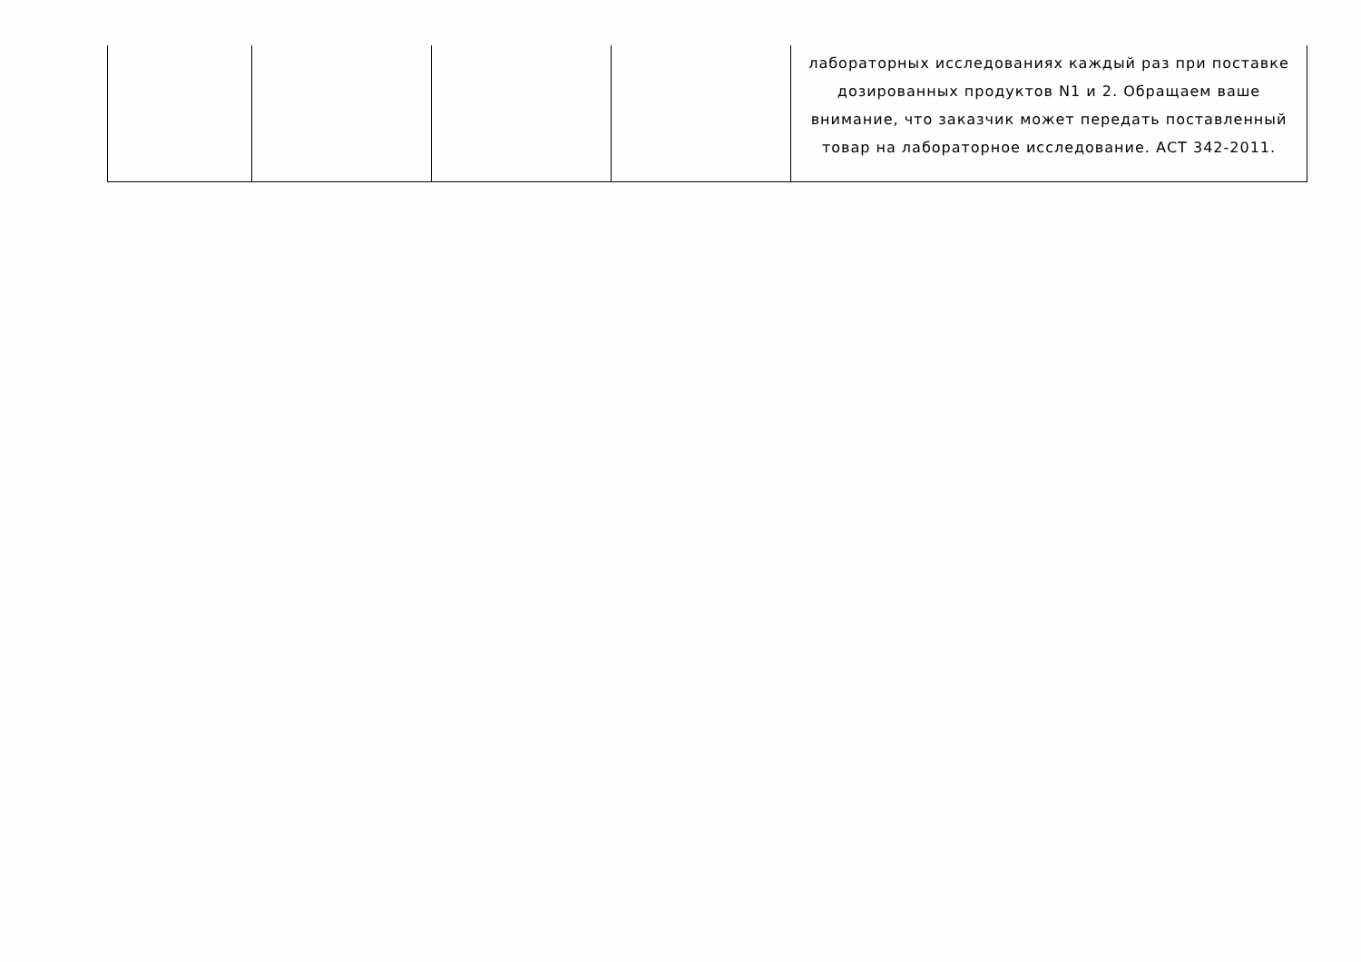| | | | | лабораторных исследованиях каждый раз при поставке дозированных продуктов N1 и 2. Обращаем ваше внимание, что заказчик может передать поставленный товар на лабораторное исследование. АСТ 342-2011. |